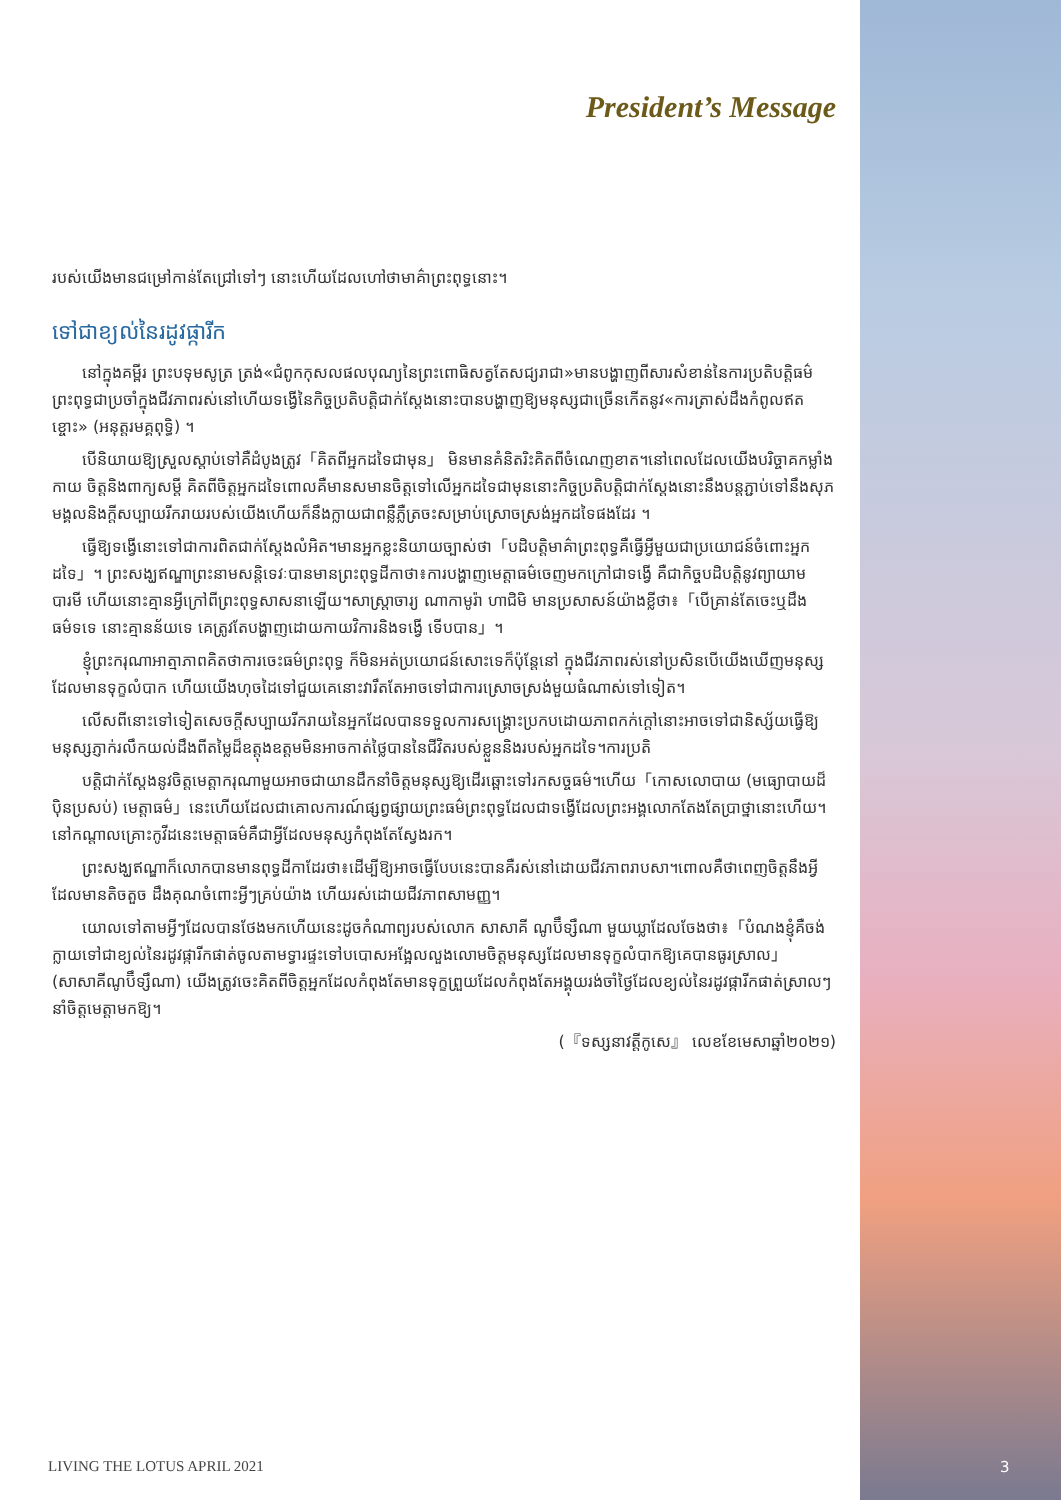President’s Message
របស់យើងមានជម្រៅកាន់តែជ្រៅទៅៗ នោះហើយដែលហៅថាមាគ៌ាព្រះពុទ្ធនោះ។
ទៅជាខ្យល់នៃរដូវផ្ការីក
នៅក្នុងគម្ពីរ ព្រះបទុមសូត្រ ត្រង់«ជំពូកកុសលផលបុណ្យនៃព្រះពោធិសត្វតែសជ្យរាជា»មានបង្ហាញពីសារសំខាន់នៃការប្រតិបត្តិធម៌ព្រះពុទ្ធជាប្រចាំក្នុងជីវភាពរស់នៅហើយទង្វើនៃកិច្ចប្រតិបត្តិជាក់ស្តែងនោះបានបង្ហាញឱ្យមនុស្សជាច្រើនកើតនូវ«ការត្រាស់ដឹងកំពូលឥតខ្ចោះ» (អនុត្តរមគ្គពុទ្ធិ) ។
បើនិយាយឱ្យស្រួលស្តាប់ទៅគឺដំបូងត្រូវ「គិតពីអ្នកដទៃជាមុន」 មិនមានគំនិតរិះគិតពីចំណេញខាត។នៅពេលដែលយើងបរិច្ចាគកម្លាំងកាយ ចិត្តនិងពាក្យសម្តី គិតពីចិត្តអ្នកដទៃពោលគឺមានសមានចិត្តទៅលើអ្នកដទៃជាមុននោះកិច្ចប្រតិបត្តិជាក់ស្តែងនោះនឹងបន្តភ្ជាប់ទៅនឹងសុភមង្គលនិងក្តីសប្បាយរីករាយរបស់យើងហើយក៏នឹងក្លាយជាពន្លឺភ្លឺត្រចះសម្រាប់ស្រោចស្រង់អ្នកដទៃផងដែរ ។
ធ្វើឱ្យទង្វើនោះទៅជាការពិតជាក់ស្តែងលំអិត។មានអ្នកខ្លះនិយាយច្បាស់ថា「បដិបត្តិមាគ៌ាព្រះពុទ្ធគឺធ្វើអ្វីមួយជាប្រយោជន៍ចំពោះអ្នកដទៃ」។ ព្រះសង្ឃឥណ្ឌាព្រះនាមសន្តិទេវៈបានមានព្រះពុទ្ធដីកាថា៖ការបង្ហាញមេត្តាធម៌ចេញមកក្រៅជាទង្វើ គឺជាកិច្ចបដិបត្តិនូវព្យាយាមបារមី ហើយនោះគ្មានអ្វីក្រៅពីព្រះពុទ្ធសាសនាឡើយ។សាស្ត្រាចារ្យ ណាកាមូរ៉ា ហាជិមិ មានប្រសាសន៍យ៉ាងខ្លីថា៖「បើគ្រាន់តែចេះឬដឹងធម៌ទទេ នោះគ្មានន័យទេ គេត្រូវតែបង្ហាញដោយកាយវិការនិងទង្វើ ទើបបាន」។
ខ្ញុំព្រះករុណាអាត្មាភាពគិតថាការចេះធម៌ព្រះពុទ្ធ ក៏មិនអត់ប្រយោជន៍សោះទេក៏ប៉ុន្តែនៅ ក្នុងជីវភាពរស់នៅប្រសិនបើយើងឃើញមនុស្សដែលមានទុក្ខលំបាក ហើយយើងហុចដៃទៅជួយគេនោះវារឹតតែអាចទៅជាការស្រោចស្រង់មួយធំណាស់ទៅទៀត។
លើសពីនោះទៅទៀតសេចក្តីសប្បាយរីករាយនៃអ្នកដែលបានទទួលការសង្គ្រោះប្រកបដោយភាពកក់ក្តៅនោះអាចទៅជានិស្ស័យធ្វើឱ្យមនុស្សភ្ញាក់រលឹកយល់ដឹងពីតម្លៃដ៏ឧត្តុងឧត្តមមិនអាចកាត់ថ្លៃបាននៃជីវិតរបស់ខ្លួននិងរបស់អ្នកដទៃ។ការប្រតិ
បត្តិជាក់ស្តែងនូវចិត្តមេត្តាករុណាមួយអាចជាយានដឹកនាំចិត្តមនុស្សឱ្យដើរឆ្ពោះទៅរកសច្ចធម៌។ហើយ「កោសលោបាយ (មធ្យោបាយដ៏ប៉ិនប្រសប់) មេត្តាធម៌」នេះហើយដែលជាគោលការណ៍ផ្សព្វផ្សាយព្រះធម៌ព្រះពុទ្ធដែលជាទង្វើដែលព្រះអង្គលោកតែងតែប្រាថ្នានោះហើយ។នៅកណ្តាលគ្រោះកូវីដនេះមេត្តាធម៌គឺជាអ្វីដែលមនុស្សកំពុងតែស្វែងរក។
ព្រះសង្ឃឥណ្ឌាក៏លោកបានមានពុទ្ធដីកាដែរថា៖ដើម្បីឱ្យអាចធ្វើបែបនេះបានគឺរស់នៅដោយជីវភាពរាបសា។ពោលគឺថាពេញចិត្តនឹងអ្វីដែលមានតិចតួច ដឹងគុណចំពោះអ្វីៗគ្រប់យ៉ាង ហើយរស់ដោយជីវភាពសាមញ្ញ។
យោលទៅតាមអ្វីៗដែលបានថែងមកហើយនេះដូចកំណាព្យរបស់លោក សាសាគី ណូប៊ឹទ្សឹណា មួយឃ្លាដែលចែងថា៖「បំណងខ្ញុំគឺចង់ក្លាយទៅជាខ្យល់នៃរដូវផ្ការីកផាត់ចូលតាមទ្វារផ្ទះទៅបបោសអង្អែលលួងលោមចិត្តមនុស្សដែលមានទុក្ខលំបាកឱ្យគេបានធូរស្រាល」 (សាសាគីណូប៊ឹទ្សឹណា) យើងត្រូវចេះគិតពីចិត្តអ្នកដែលកំពុងតែមានទុក្ខព្រួយដែលកំពុងតែអង្គុយរង់ចាំថ្ងៃដែលខ្យល់នៃរដូវផ្ការីកផាត់ស្រាលៗនាំចិត្តមេត្តាមកឱ្យ។
(『ទស្សនាវត្តីកូសេ』 លេខខែមេសាឆ្នាំ២០២១)
LIVING THE LOTUS APRIL 2021
3